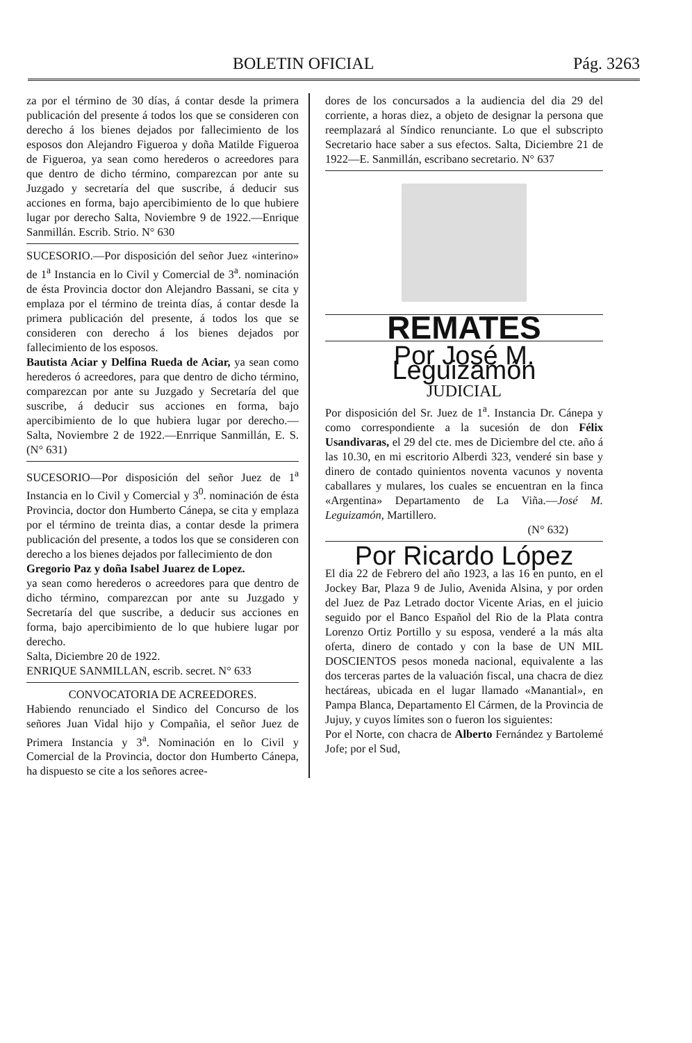BOLETIN OFICIAL Pág. 3263
za por el término de 30 días, á contar desde la primera publicación del presente á todos los que se consideren con derecho á los bienes dejados por fallecimiento de los esposos don Alejandro Figueroa y doña Matilde Figueroa de Figueroa, ya sean como herederos o acreedores para que dentro de dicho término, comparezcan por ante su Juzgado y secretaría del que suscribe, á deducir sus acciones en forma, bajo apercibimiento de lo que hubiere lugar por derecho Salta, Noviembre 9 de 1922.—Enrique Sanmillán. Escrib. Strio. N° 630
SUCESORIO.—Por disposición del señor Juez «interino» de 1<sup>a</sup> Instancia en lo Civil y Comercial de 3<sup>a</sup>. nominación de ésta Provincia doctor don Alejandro Bassani, se cita y emplaza por el término de treinta días, á contar desde la primera publicación del presente, á todos los que se consideren con derecho á los bienes dejados por fallecimiento de los esposos.
Bautista Aciar y Delfina Rueda de Aciar, ya sean como herederos ó acreedores, para que dentro de dicho término, comparezcan por ante su Juzgado y Secretaría del que suscribe, á deducir sus acciones en forma, bajo apercibimiento de lo que hubiera lugar por derecho.—Salta, Noviembre 2 de 1922.—Enrrique Sanmillán, E. S. (N° 631)
SUCESORIO—Por disposición del señor Juez de 1<sup>a</sup> Instancia en lo Civil y Comercial y 3<sup>0</sup>. nominación de ésta Provincia, doctor don Humberto Cánepa, se cita y emplaza por el término de treinta dias, a contar desde la primera publicación del presente, a todos los que se consideren con derecho a los bienes dejados por fallecimiento de don
Gregorio Paz y doña Isabel Juarez de Lopez.
ya sean como herederos o acreedores para que dentro de dicho término, comparezcan por ante su Juzgado y Secretaría del que suscribe, a deducir sus acciones en forma, bajo apercibimiento de lo que hubiere lugar por derecho.
Salta, Diciembre 20 de 1922.
ENRIQUE SANMILLAN, escrib. secret. N° 633
CONVOCATORIA DE ACREEDORES.
Habiendo renunciado el Sindico del Concurso de los señores Juan Vidal hijo y Compañia, el señor Juez de Primera Instancia y 3<sup>a</sup>. Nominación en lo Civil y Comercial de la Provincia, doctor don Humberto Cánepa, ha dispuesto se cite a los señores acree-
dores de los concursados a la audiencia del dia 29 del corriente, a horas diez, a objeto de designar la persona que reemplazará al Síndico renunciante. Lo que el subscripto Secretario hace saber a sus efectos. Salta, Diciembre 21 de 1922—E. Sanmillán, escribano secretario. N° 637
REMATES
Por José M. Leguizamón
JUDICIAL
Por disposición del Sr. Juez de 1<sup>a</sup>. Instancia Dr. Cánepa y como correspondiente a la sucesión de don Félix Usandivaras, el 29 del cte. mes de Diciembre del cte. año á las 10.30, en mi escritorio Alberdi 323, venderé sin base y dinero de contado quinientos noventa vacunos y noventa caballares y mulares, los cuales se encuentran en la finca «Argentina» Departamento de La Viña.—José M. Leguizamón, Martillero.
(N° 632)
Por Ricardo López
El dia 22 de Febrero del año 1923, a las 16 en punto, en el Jockey Bar, Plaza 9 de Julio, Avenida Alsina, y por orden del Juez de Paz Letrado doctor Vicente Arias, en el juicio seguido por el Banco Español del Rio de la Plata contra Lorenzo Ortiz Portillo y su esposa, venderé a la más alta oferta, dinero de contado y con la base de UN MIL DOSCIENTOS pesos moneda nacional, equivalente a las dos terceras partes de la valuación fiscal, una chacra de diez hectáreas, ubicada en el lugar llamado «Manantial», en Pampa Blanca, Departamento El Cármen, de la Provincia de Jujuy, y cuyos límites son o fueron los siguientes:
Por el Norte, con chacra de Alberto Fernández y Bartolemé Jofe; por el Sud,